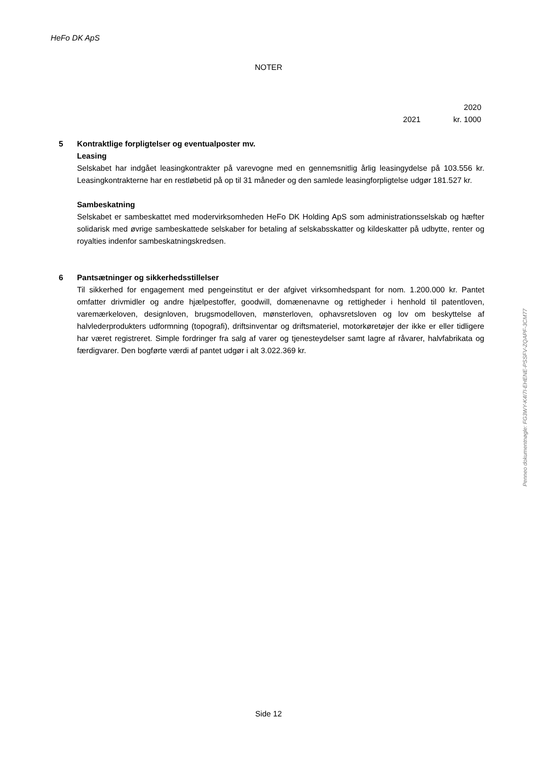HeFo DK ApS
NOTER
2020
2021 kr. 1000
5 Kontraktlige forpligtelser og eventualposter mv.
Leasing
Selskabet har indgået leasingkontrakter på varevogne med en gennemsnitlig årlig leasingydelse på 103.556 kr. Leasingkontrakterne har en restløbetid på op til 31 måneder og den samlede leasingforpligtelse udgør 181.527 kr.
Sambeskatning
Selskabet er sambeskattet med modervirksomheden HeFo DK Holding ApS som administrationsselskab og hæfter solidarisk med øvrige sambeskattede selskaber for betaling af selskabsskatter og kildeskatter på udbytte, renter og royalties indenfor sambeskatningskredsen.
6 Pantsætninger og sikkerhedsstillelser
Til sikkerhed for engagement med pengeinstitut er der afgivet virksomhedspant for nom. 1.200.000 kr. Pantet omfatter drivmidler og andre hjælpestoffer, goodwill, domænenavne og rettigheder i henhold til patentloven, varemærkeloven, designloven, brugsmodelloven, mønsterloven, ophavsretsloven og lov om beskyttelse af halvlederprodukters udformning (topografi), driftsinventar og driftsmateriel, motorkøretøjer der ikke er eller tidligere har været registreret. Simple fordringer fra salg af varer og tjenesteydelser samt lagre af råvarer, halvfabrikata og færdigvarer. Den bogførte værdi af pantet udgør i alt 3.022.369 kr.
Penneo dokumentnøgle: FG3WY-K4I7I-EHENE-PSSFV-ZQAPF-3CM77
Side 12